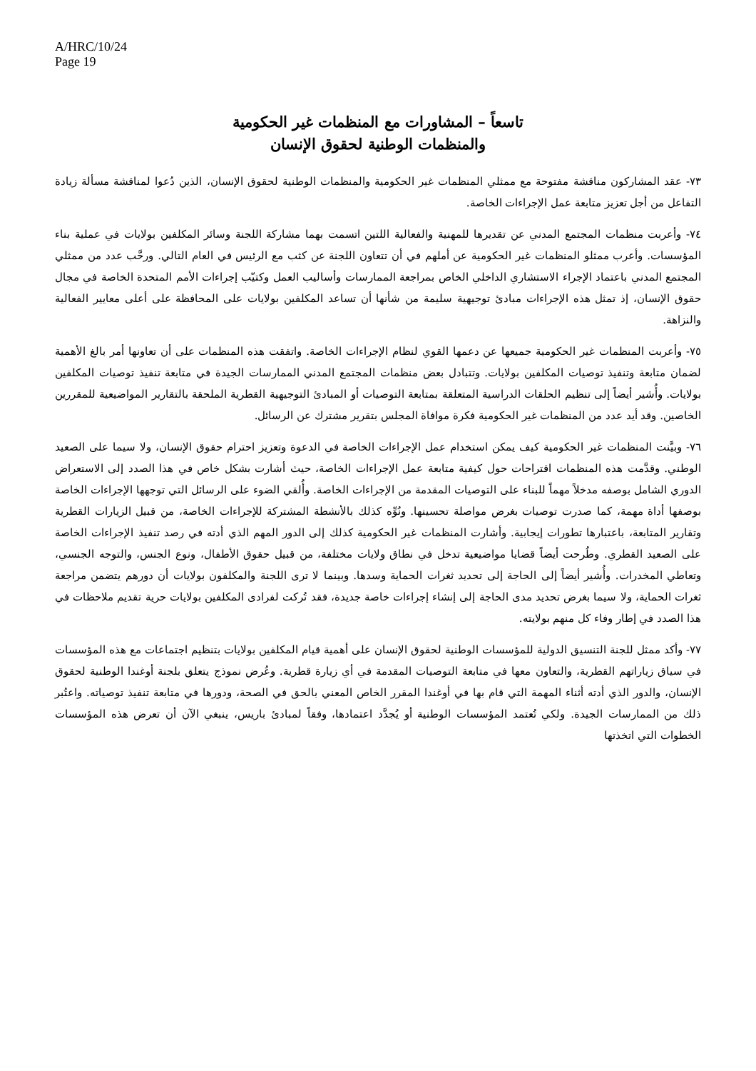A/HRC/10/24
Page 19
تاسعاً – المشاورات مع المنظمات غير الحكومية
والمنظمات الوطنية لحقوق الإنسان
٧٣- عقد المشاركون مناقشة مفتوحة مع ممثلي المنظمات غير الحكومية والمنظمات الوطنية لحقوق الإنسان، الذين دُعوا لمناقشة مسألة زيادة التفاعل من أجل تعزيز متابعة عمل الإجراءات الخاصة.
٧٤- وأعربت منظمات المجتمع المدني عن تقديرها للمهنية والفعالية اللتين اتسمت بهما مشاركة اللجنة وسائر المكلفين بولايات في عملية بناء المؤسسات. وأعرب ممثلو المنظمات غير الحكومية عن أملهم في أن تتعاون اللجنة عن كثب مع الرئيس في العام التالي. ورحَّب عدد من ممثلي المجتمع المدني باعتماد الإجراء الاستشاري الداخلي الخاص بمراجعة الممارسات وأساليب العمل وكتيّب إجراءات الأمم المتحدة الخاصة في مجال حقوق الإنسان، إذ تمثل هذه الإجراءات مبادئ توجيهية سليمة من شأنها أن تساعد المكلفين بولايات على المحافظة على أعلى معايير الفعالية والنزاهة.
٧٥- وأعربت المنظمات غير الحكومية جميعها عن دعمها القوي لنظام الإجراءات الخاصة. واتفقت هذه المنظمات على أن تعاونها أمر بالغ الأهمية لضمان متابعة وتنفيذ توصيات المكلفين بولايات. وتتبادل بعض منظمات المجتمع المدني الممارسات الجيدة في متابعة تنفيذ توصيات المكلفين بولايات. وأُشير أيضاً إلى تنظيم الحلقات الدراسية المتعلقة بمتابعة التوصيات أو المبادئ التوجيهية القطرية الملحقة بالتقارير المواضيعية للمقررين الخاصين. وقد أيد عدد من المنظمات غير الحكومية فكرة موافاة المجلس بتقرير مشترك عن الرسائل.
٧٦- وبيَّنت المنظمات غير الحكومية كيف يمكن استخدام عمل الإجراءات الخاصة في الدعوة وتعزيز احترام حقوق الإنسان، ولا سيما على الصعيد الوطني. وقدَّمت هذه المنظمات اقتراحات حول كيفية متابعة عمل الإجراءات الخاصة، حيث أشارت بشكل خاص في هذا الصدد إلى الاستعراض الدوري الشامل بوصفه مدخلاً مهماً للبناء على التوصيات المقدمة من الإجراءات الخاصة. وأُلقي الضوء على الرسائل التي توجهها الإجراءات الخاصة بوصفها أداة مهمة، كما صدرت توصيات بغرض مواصلة تحسينها. ونُوِّه كذلك بالأنشطة المشتركة للإجراءات الخاصة، من قبيل الزيارات القطرية وتقارير المتابعة، باعتبارها تطورات إيجابية. وأشارت المنظمات غير الحكومية كذلك إلى الدور المهم الذي أدته في رصد تنفيذ الإجراءات الخاصة على الصعيد القطري. وطُرحت أيضاً قضايا مواضيعية تدخل في نطاق ولايات مختلفة، من قبيل حقوق الأطفال، ونوع الجنس، والتوجه الجنسي، وتعاطي المخدرات. وأُشير أيضاً إلى الحاجة إلى تحديد ثغرات الحماية وسدها. وبينما لا ترى اللجنة والمكلفون بولايات أن دورهم يتضمن مراجعة ثغرات الحماية، ولا سيما بغرض تحديد مدى الحاجة إلى إنشاء إجراءات خاصة جديدة، فقد تُركت لفرادى المكلفين بولايات حرية تقديم ملاحظات في هذا الصدد في إطار وفاء كل منهم بولايته.
٧٧- وأكد ممثل للجنة التنسيق الدولية للمؤسسات الوطنية لحقوق الإنسان على أهمية قيام المكلفين بولايات بتنظيم اجتماعات مع هذه المؤسسات في سياق زياراتهم القطرية، والتعاون معها في متابعة التوصيات المقدمة في أي زيارة قطرية. وعُرض نموذج يتعلق بلجنة أوغندا الوطنية لحقوق الإنسان، والدور الذي أدته أثناء المهمة التي قام بها في أوغندا المقرر الخاص المعني بالحق في الصحة، ودورها في متابعة تنفيذ توصياته. واعتُبر ذلك من الممارسات الجيدة. ولكي تُعتمد المؤسسات الوطنية أو يُجدَّد اعتمادها، وفقاً لمبادئ باريس، ينبغي الآن أن تعرض هذه المؤسسات الخطوات التي اتخذتها